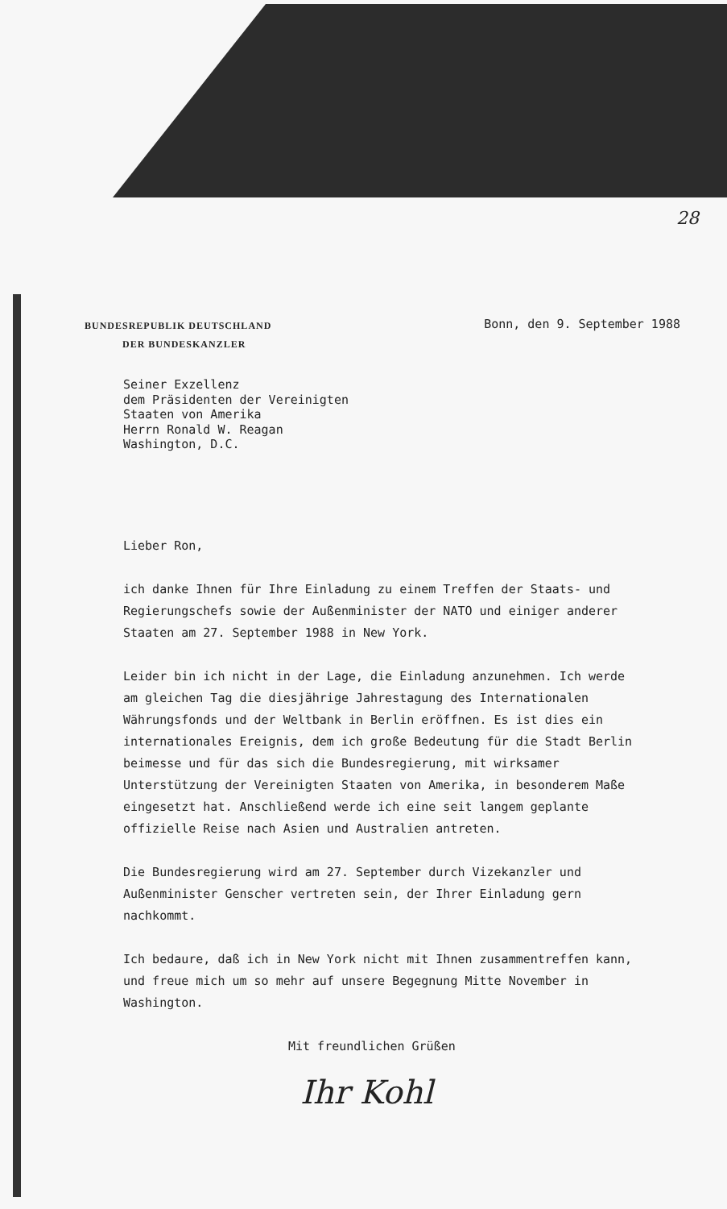28
BUNDESREPUBLIK DEUTSCHLAND
DER BUNDESKANZLER
Bonn, den 9. September 1988
Seiner Exzellenz
dem Präsidenten der Vereinigten
Staaten von Amerika
Herrn Ronald W. Reagan
Washington, D.C.
Lieber Ron,
ich danke Ihnen für Ihre Einladung zu einem Treffen der Staats- und Regierungschefs sowie der Außenminister der NATO und einiger anderer Staaten am 27. September 1988 in New York.
Leider bin ich nicht in der Lage, die Einladung anzunehmen. Ich werde am gleichen Tag die diesjährige Jahrestagung des Internationalen Währungsfonds und der Weltbank in Berlin eröffnen. Es ist dies ein internationales Ereignis, dem ich große Bedeutung für die Stadt Berlin beimesse und für das sich die Bundesregierung, mit wirksamer Unterstützung der Vereinigten Staaten von Amerika, in besonderem Maße eingesetzt hat. Anschließend werde ich eine seit langem geplante offizielle Reise nach Asien und Australien antreten.
Die Bundesregierung wird am 27. September durch Vizekanzler und Außenminister Genscher vertreten sein, der Ihrer Einladung gern nachkommt.
Ich bedaure, daß ich in New York nicht mit Ihnen zusammentreffen kann, und freue mich um so mehr auf unsere Begegnung Mitte November in Washington.
Mit freundlichen Grüßen
Ihr Kohl